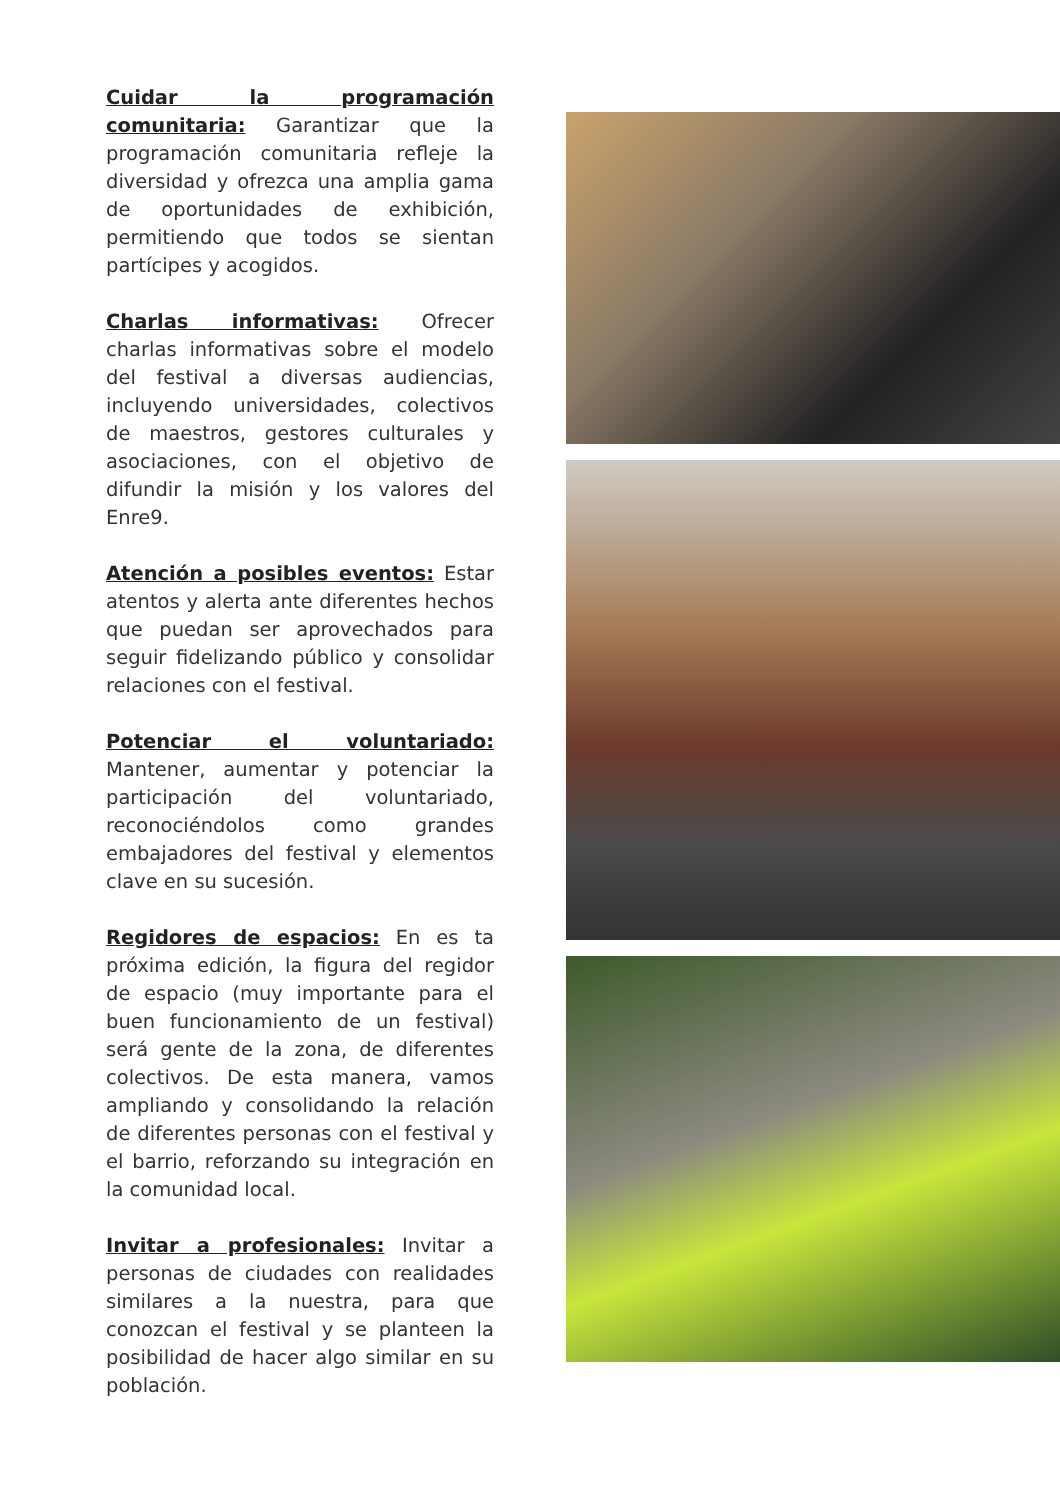Cuidar la programación comunitaria: Garantizar que la programación comunitaria refleje la diversidad y ofrezca una amplia gama de oportunidades de exhibición, permitiendo que todos se sientan partícipes y acogidos.
Charlas informativas: Ofrecer charlas informativas sobre el modelo del festival a diversas audiencias, incluyendo universidades, colectivos de maestros, gestores culturales y asociaciones, con el objetivo de difundir la misión y los valores del Enre9.
Atención a posibles eventos: Estar atentos y alerta ante diferentes hechos que puedan ser aprovechados para seguir fidelizando público y consolidar relaciones con el festival.
Potenciar el voluntariado: Mantener, aumentar y potenciar la participación del voluntariado, reconociéndolos como grandes embajadores del festival y elementos clave en su sucesión.
Regidores de espacios: En es ta próxima edición, la figura del regidor de espacio (muy importante para el buen funcionamiento de un festival) será gente de la zona, de diferentes colectivos. De esta manera, vamos ampliando y consolidando la relación de diferentes personas con el festival y el barrio, reforzando su integración en la comunidad local.
Invitar a profesionales: Invitar a personas de ciudades con realidades similares a la nuestra, para que conozcan el festival y se planteen la posibilidad de hacer algo similar en su población.